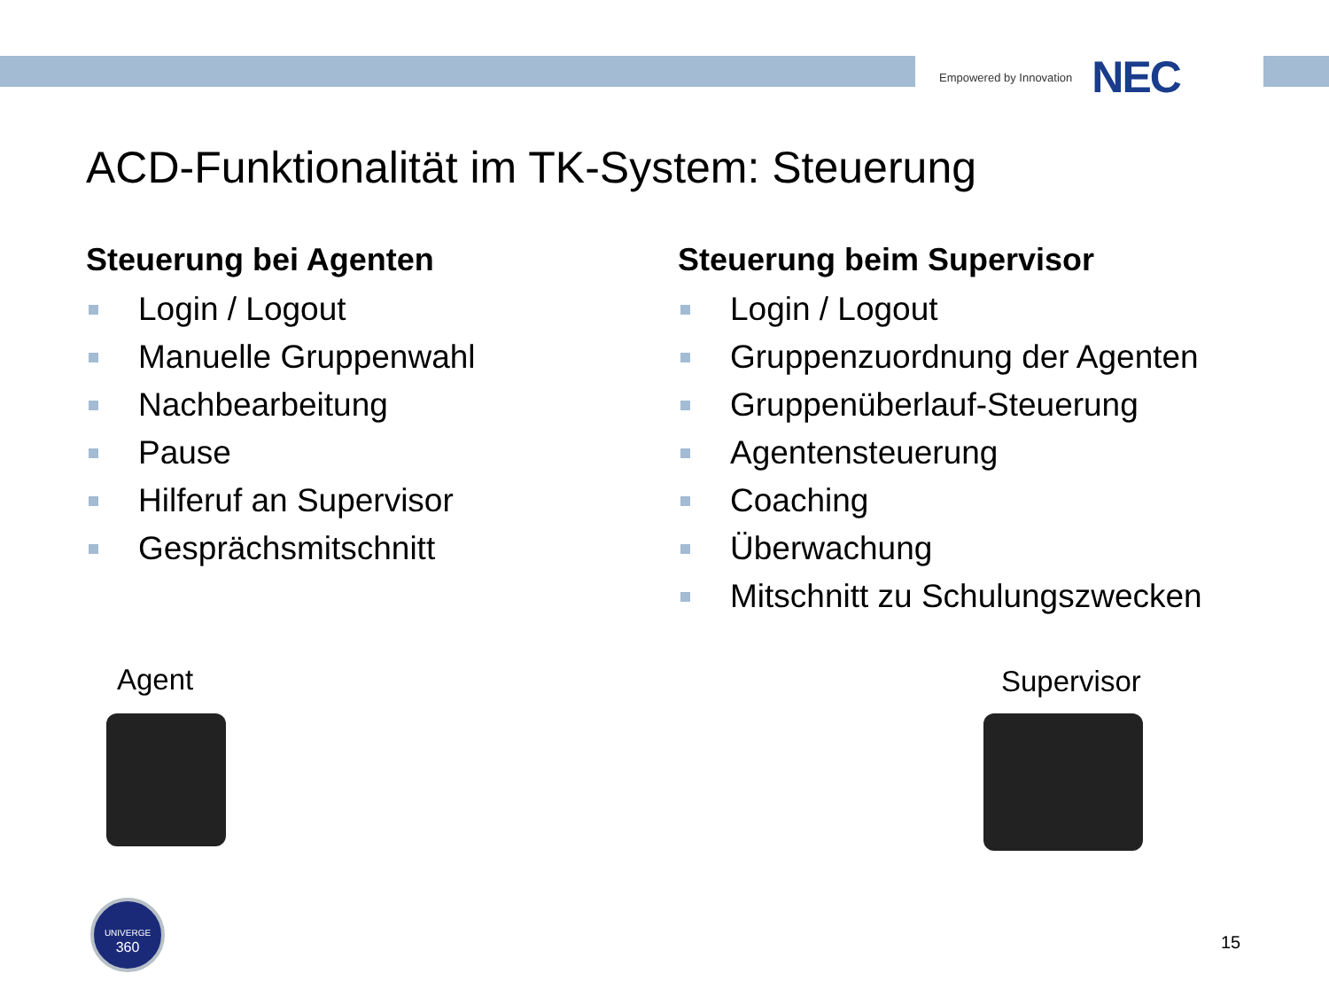Empowered by Innovation NEC
ACD-Funktionalität im TK-System: Steuerung
Steuerung bei Agenten
Login / Logout
Manuelle Gruppenwahl
Nachbearbeitung
Pause
Hilferuf an Supervisor
Gesprächsmitschnitt
Steuerung beim Supervisor
Login / Logout
Gruppenzuordnung der Agenten
Gruppenüberlauf-Steuerung
Agentensteuerung
Coaching
Überwachung
Mitschnitt zu Schulungszwecken
Agent Supervisor
UNIVERGE
360
15